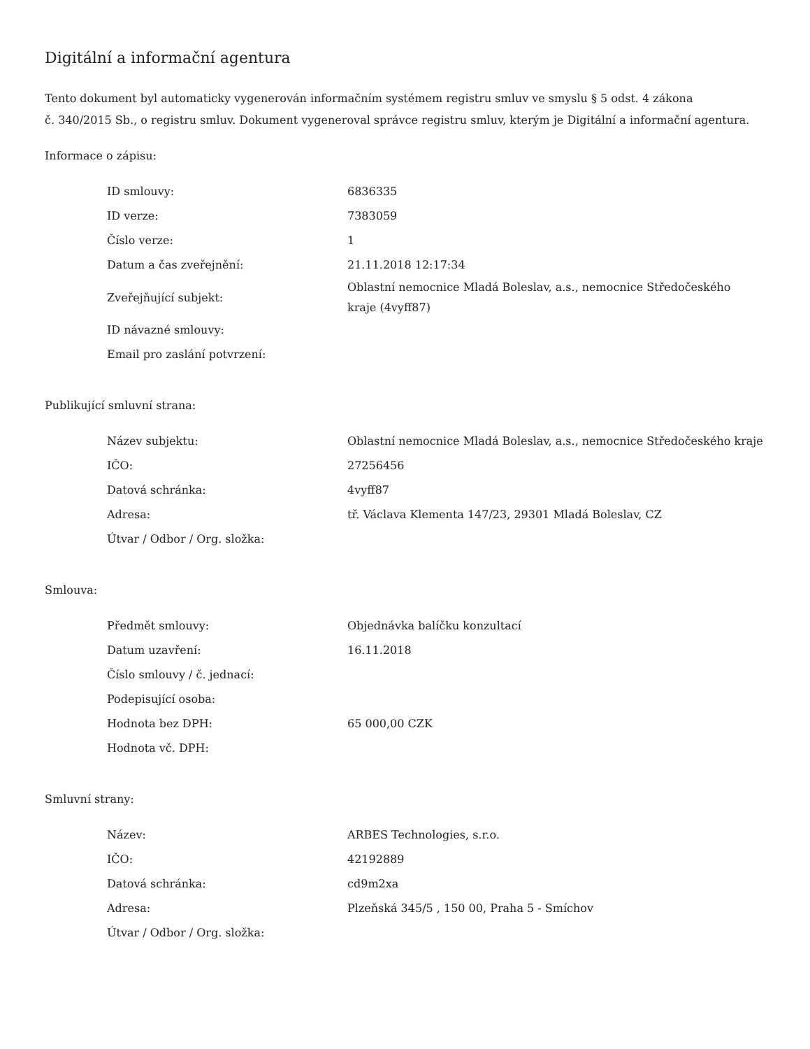Digitální a informační agentura
Tento dokument byl automaticky vygenerován informačním systémem registru smluv ve smyslu § 5 odst. 4 zákona
č. 340/2015 Sb., o registru smluv. Dokument vygeneroval správce registru smluv, kterým je Digitální a informační agentura.
Informace o zápisu:
| ID smlouvy: | 6836335 |
| ID verze: | 7383059 |
| Číslo verze: | 1 |
| Datum a čas zveřejnění: | 21.11.2018 12:17:34 |
| Zveřejňující subjekt: | Oblastní nemocnice Mladá Boleslav, a.s., nemocnice Středočeského kraje (4vyff87) |
| ID návazné smlouvy: | |
| Email pro zaslání potvrzení: | |
Publikující smluvní strana:
| Název subjektu: | Oblastní nemocnice Mladá Boleslav, a.s., nemocnice Středočeského kraje |
| IČO: | 27256456 |
| Datová schránka: | 4vyff87 |
| Adresa: | tř. Václava Klementa 147/23, 29301 Mladá Boleslav, CZ |
| Útvar / Odbor / Org. složka: | |
Smlouva:
| Předmět smlouvy: | Objednávka balíčku konzultací |
| Datum uzavření: | 16.11.2018 |
| Číslo smlouvy / č. jednací: | |
| Podepisující osoba: | |
| Hodnota bez DPH: | 65 000,00 CZK |
| Hodnota vč. DPH: | |
Smluvní strany:
| Název: | ARBES Technologies, s.r.o. |
| IČO: | 42192889 |
| Datová schránka: | cd9m2xa |
| Adresa: | Plzeňská 345/5 , 150 00, Praha 5 - Smíchov |
| Útvar / Odbor / Org. složka: | |